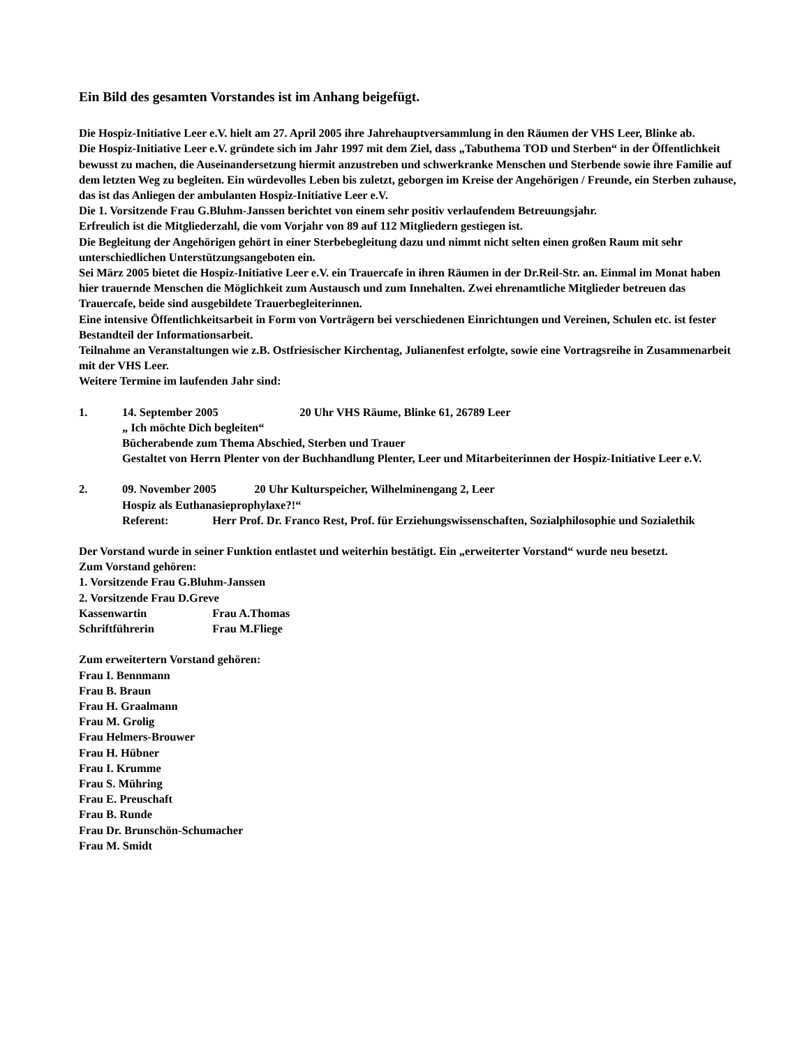Ein Bild des gesamten Vorstandes ist im Anhang beigefügt.
Die Hospiz-Initiative Leer e.V. hielt am 27. April 2005 ihre Jahrehauptversammlung in den Räumen der VHS Leer, Blinke ab.
Die Hospiz-Initiative Leer e.V. gründete sich im Jahr 1997 mit dem Ziel, dass „Tabuthema TOD und Sterben“ in der Öffentlichkeit bewusst zu machen, die Auseinandersetzung hiermit anzustreben und schwerkranke Menschen und Sterbende sowie ihre Familie auf dem letzten Weg zu begleiten. Ein würdevolles Leben bis zuletzt, geborgen im Kreise der Angehörigen / Freunde, ein Sterben zuhause, das ist das Anliegen der ambulanten Hospiz-Initiative Leer e.V.
Die 1. Vorsitzende Frau G.Bluhm-Janssen berichtet von einem sehr positiv verlaufendem Betreuungsjahr.
Erfreulich ist die Mitgliederzahl, die vom Vorjahr von 89 auf 112 Mitgliedern gestiegen ist.
Die Begleitung der Angehörigen gehört in einer Sterbebegleitung dazu und nimmt nicht selten einen großen Raum mit sehr unterschiedlichen Unterstützungsangeboten ein.
Sei März 2005 bietet die Hospiz-Initiative Leer e.V. ein Trauercafe in ihren Räumen in der Dr.Reil-Str. an. Einmal im Monat haben hier trauernde Menschen die Möglichkeit zum Austausch und zum Innehalten. Zwei ehrenamtliche Mitglieder betreuen das Trauercafe, beide sind ausgebildete Trauerbegleiterinnen.
Eine intensive Öffentlichkeitsarbeit in Form von Vorträgern bei verschiedenen Einrichtungen und Vereinen, Schulen etc. ist fester Bestandteil der Informationsarbeit.
Teilnahme an Veranstaltungen wie z.B. Ostfriesischer Kirchentag, Julianenfest erfolgte, sowie eine Vortragsreihe in Zusammenarbeit mit der VHS Leer.
Weitere Termine im laufenden Jahr sind:
1. 14. September 2005 20 Uhr VHS Räume, Blinke 61, 26789 Leer
„ Ich möchte Dich begleiten“
Bücherabende zum Thema Abschied, Sterben und Trauer
Gestaltet von Herrn Plenter von der Buchhandlung Plenter, Leer und Mitarbeiterinnen der Hospiz-Initiative Leer e.V.
2. 09. November 2005 20 Uhr Kulturspeicher, Wilhelminengang 2, Leer
Hospiz als Euthanasieprophylaxe?!“
Referent: Herr Prof. Dr. Franco Rest, Prof. für Erziehungswissenschaften, Sozialphilosophie und Sozialethik
Der Vorstand wurde in seiner Funktion entlastet und weiterhin bestätigt. Ein „erweiterter Vorstand“ wurde neu besetzt.
Zum Vorstand gehören:
1. Vorsitzende Frau G.Bluhm-Janssen
2. Vorsitzende Frau D.Greve
Kassenwartin Frau A.Thomas
Schriftführerin Frau M.Fliege
Zum erweitertern Vorstand gehören:
Frau I. Bennmann
Frau B. Braun
Frau H. Graalmann
Frau M. Grolig
Frau Helmers-Brouwer
Frau H. Hübner
Frau I. Krumme
Frau S. Mühring
Frau E. Preuschaft
Frau B. Runde
Frau Dr. Brunschön-Schumacher
Frau M. Smidt